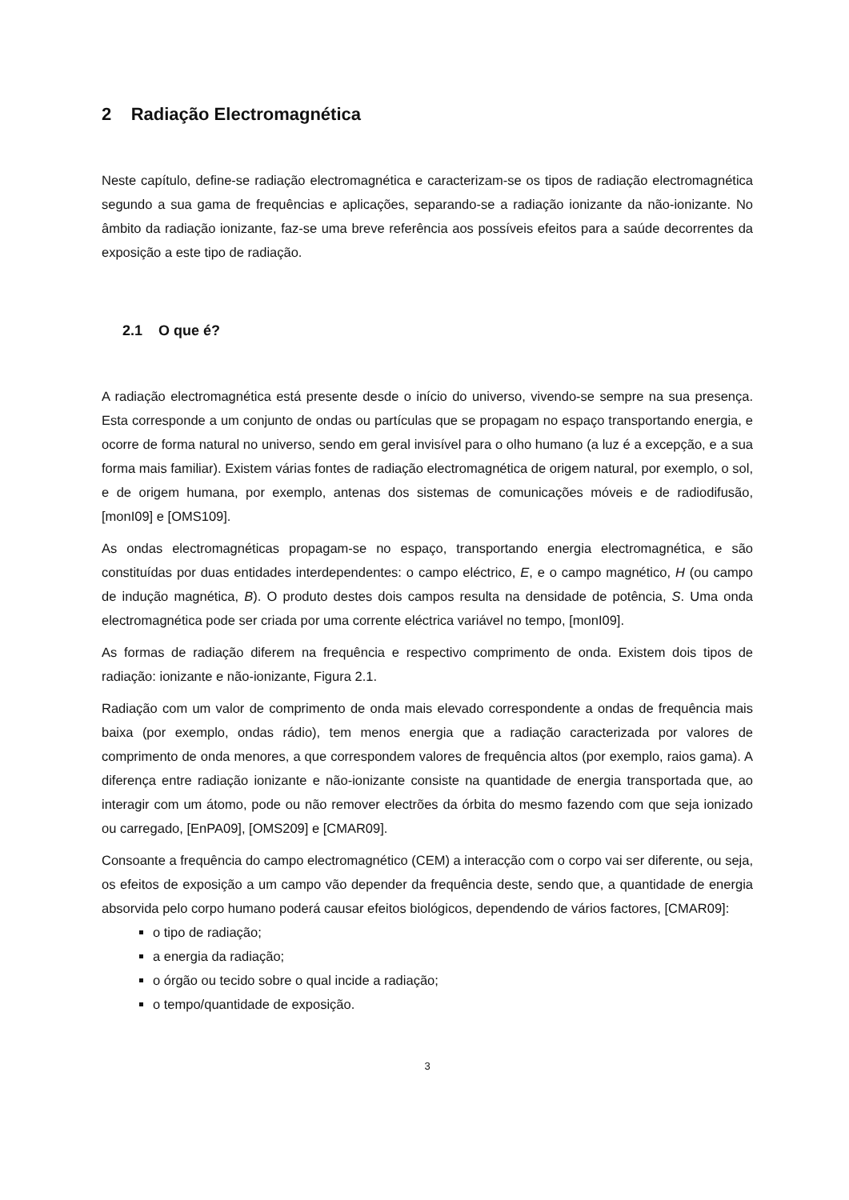2 Radiação Electromagnética
Neste capítulo, define-se radiação electromagnética e caracterizam-se os tipos de radiação electromagnética segundo a sua gama de frequências e aplicações, separando-se a radiação ionizante da não-ionizante. No âmbito da radiação ionizante, faz-se uma breve referência aos possíveis efeitos para a saúde decorrentes da exposição a este tipo de radiação.
2.1 O que é?
A radiação electromagnética está presente desde o início do universo, vivendo-se sempre na sua presença. Esta corresponde a um conjunto de ondas ou partículas que se propagam no espaço transportando energia, e ocorre de forma natural no universo, sendo em geral invisível para o olho humano (a luz é a excepção, e a sua forma mais familiar). Existem várias fontes de radiação electromagnética de origem natural, por exemplo, o sol, e de origem humana, por exemplo, antenas dos sistemas de comunicações móveis e de radiodifusão, [monI09] e [OMS109].
As ondas electromagnéticas propagam-se no espaço, transportando energia electromagnética, e são constituídas por duas entidades interdependentes: o campo eléctrico, E, e o campo magnético, H (ou campo de indução magnética, B). O produto destes dois campos resulta na densidade de potência, S. Uma onda electromagnética pode ser criada por uma corrente eléctrica variável no tempo, [monI09].
As formas de radiação diferem na frequência e respectivo comprimento de onda. Existem dois tipos de radiação: ionizante e não-ionizante, Figura 2.1.
Radiação com um valor de comprimento de onda mais elevado correspondente a ondas de frequência mais baixa (por exemplo, ondas rádio), tem menos energia que a radiação caracterizada por valores de comprimento de onda menores, a que correspondem valores de frequência altos (por exemplo, raios gama). A diferença entre radiação ionizante e não-ionizante consiste na quantidade de energia transportada que, ao interagir com um átomo, pode ou não remover electrões da órbita do mesmo fazendo com que seja ionizado ou carregado, [EnPA09], [OMS209] e [CMAR09].
Consoante a frequência do campo electromagnético (CEM) a interacção com o corpo vai ser diferente, ou seja, os efeitos de exposição a um campo vão depender da frequência deste, sendo que, a quantidade de energia absorvida pelo corpo humano poderá causar efeitos biológicos, dependendo de vários factores, [CMAR09]:
o tipo de radiação;
a energia da radiação;
o órgão ou tecido sobre o qual incide a radiação;
o tempo/quantidade de exposição.
3